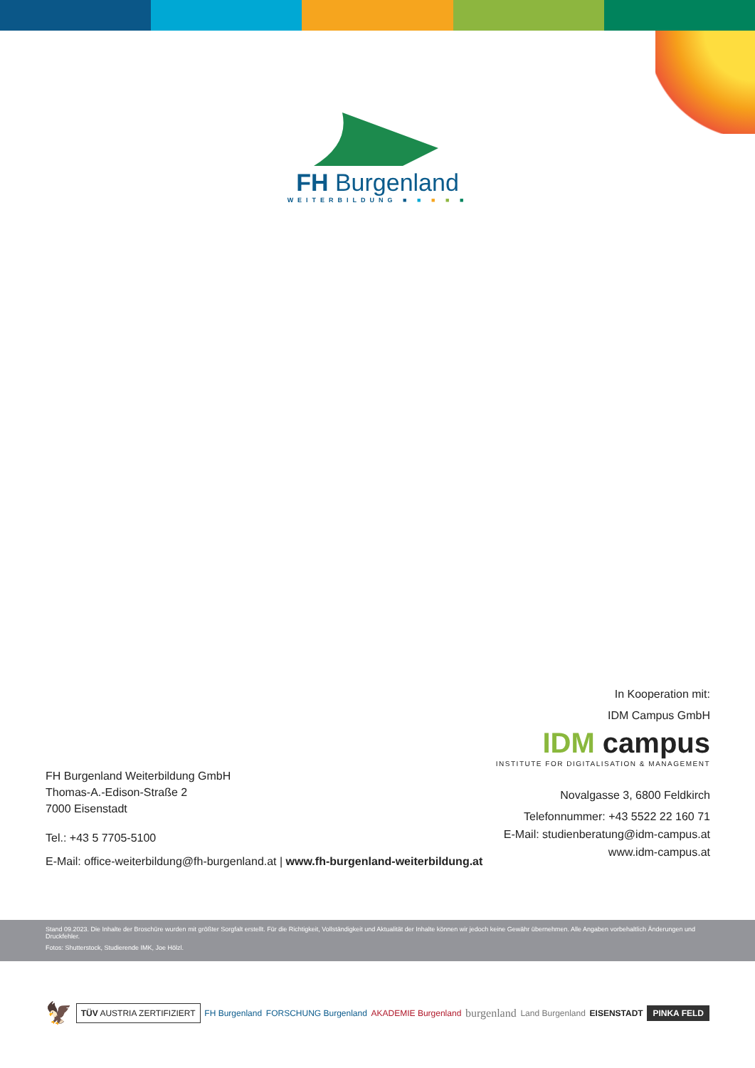FH Burgenland
WEITERBILDUNG ■ ■ ■ ■ ■
In Kooperation mit:
IDM Campus GmbH
IDM campus
INSTITUTE FOR DIGITALISATION & MANAGEMENT
Novalgasse 3, 6800 Feldkirch
Telefonnummer: +43 5522 22 160 71
E-Mail: studienberatung@idm-campus.at
www.idm-campus.at
FH Burgenland Weiterbildung GmbH
Thomas-A.-Edison-Straße 2
7000 Eisenstadt
Tel.: +43 5 7705-5100
E-Mail: office-weiterbildung@fh-burgenland.at | www.fh-burgenland-weiterbildung.at
Stand 09.2023. Die Inhalte der Broschüre wurden mit größter Sorgfalt erstellt. Für die Richtigkeit, Vollständigkeit und Aktualität der Inhalte können wir jedoch keine Gewähr übernehmen. Alle Angaben vorbehaltlich Änderungen und Druckfehler.
Fotos: Shutterstock, Studierende IMK, Joe Hölzl.
🦅 TÜV AUSTRIA ZERTIFIZIERT FH Burgenland FORSCHUNG Burgenland AKADEMIE Burgenland burgenland Land Burgenland EISENSTADT PINKA FELD